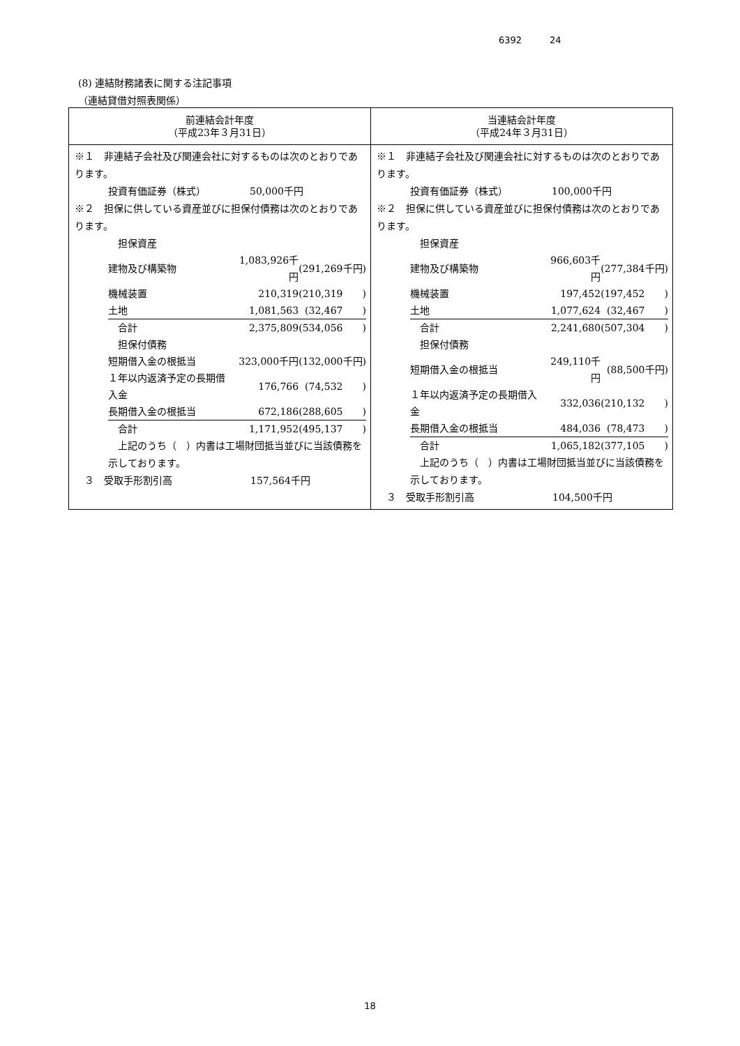6392 24
(8) 連結財務諸表に関する注記事項
（連結貸借対照表関係）
| 前連結会計年度 （平成23年３月31日） | 当連結会計年度 （平成24年３月31日） |
| --- | --- |
| ※１ 非連結子会社及び関連会社に対するものは次のとおりであります。 投資有価証券（株式） 50,000千円 ※２ 担保に供している資産並びに担保付債務は次のとおりであります。 / 担保資産 / / / / 建物及び構築物 / 1,083,926千円 / (291,269千円) / / 機械装置 / 210,319 / (210,319 ) / / 土地 / 1,081,563 / (32,467 ) / / 合計 / 2,375,809 / (534,056 ) / / 担保付債務 / / / / 短期借入金の根抵当 / 323,000千円 / (132,000千円) / / １年以内返済予定の長期借入金 / 176,766 / (74,532 ) / / 長期借入金の根抵当 / 672,186 / (288,605 ) / / 合計 / 1,171,952 / (495,137 ) / 上記のうち（ ）内書は工場財団抵当並びに当該債務を示しております。 ３ 受取手形割引高 157,564千円 | ※１ 非連結子会社及び関連会社に対するものは次のとおりであります。 投資有価証券（株式） 100,000千円 ※２ 担保に供している資産並びに担保付債務は次のとおりであります。 / 担保資産 / / / / 建物及び構築物 / 966,603千円 / (277,384千円) / / 機械装置 / 197,452 / (197,452 ) / / 土地 / 1,077,624 / (32,467 ) / / 合計 / 2,241,680 / (507,304 ) / / 担保付債務 / / / / 短期借入金の根抵当 / 249,110千円 / (88,500千円) / / １年以内返済予定の長期借入金 / 332,036 / (210,132 ) / / 長期借入金の根抵当 / 484,036 / (78,473 ) / / 合計 / 1,065,182 / (377,105 ) / 上記のうち（ ）内書は工場財団抵当並びに当該債務を示しております。 ３ 受取手形割引高 104,500千円 |
18